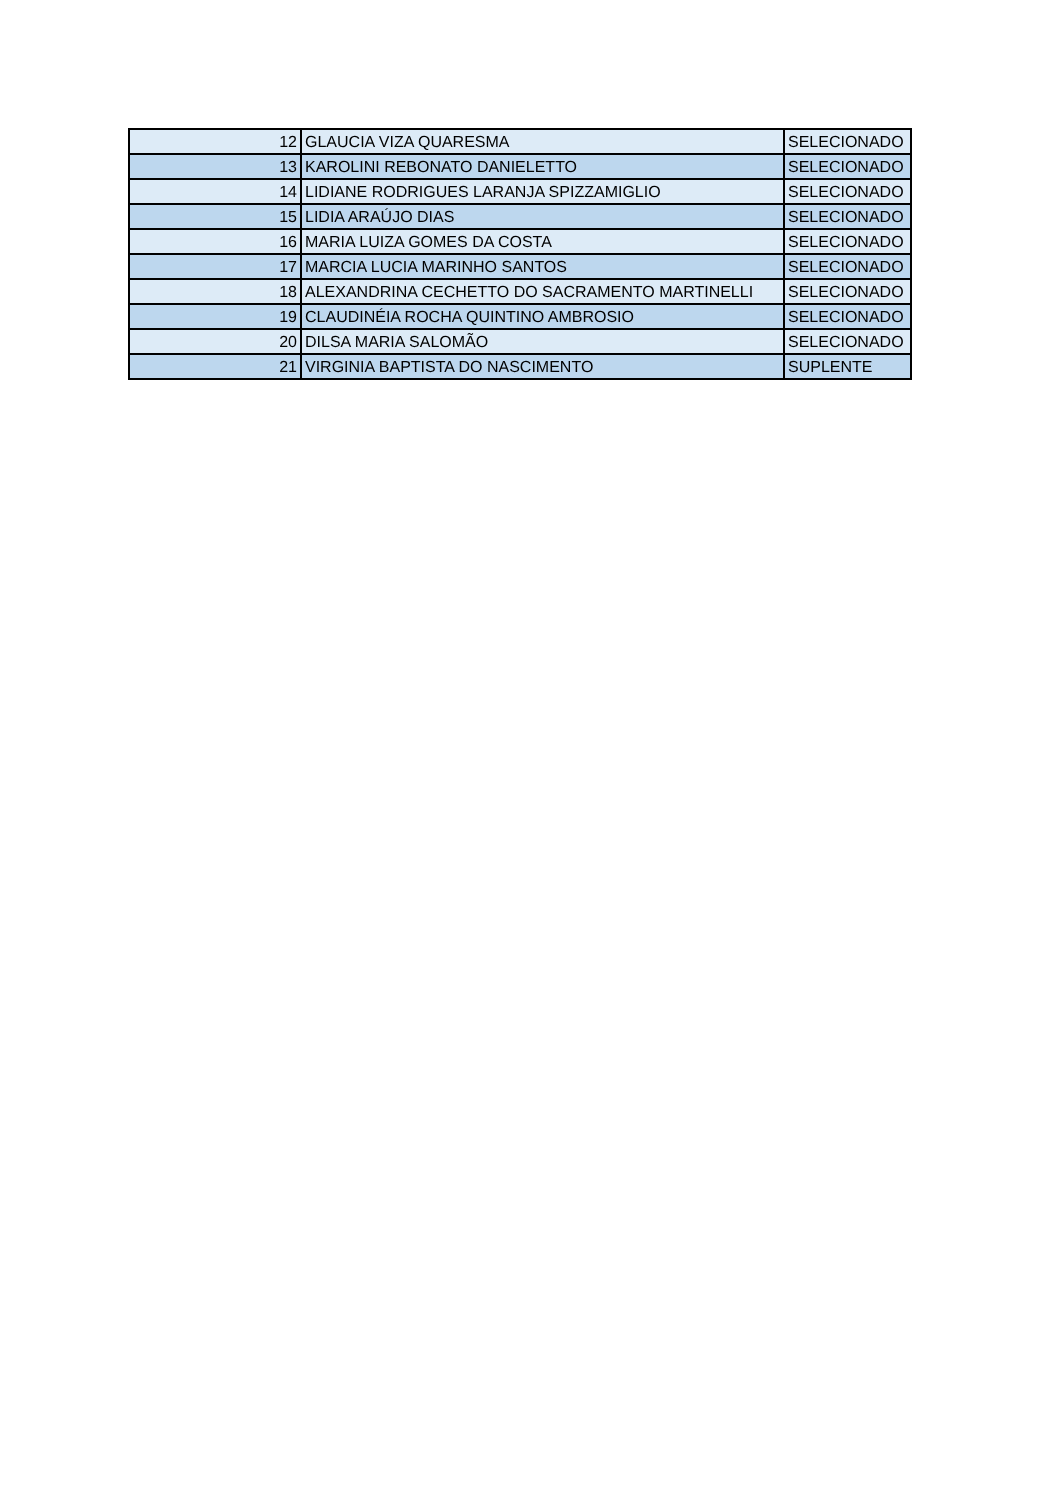| 12 | GLAUCIA VIZA QUARESMA | SELECIONADO |
| 13 | KAROLINI REBONATO DANIELETTO | SELECIONADO |
| 14 | LIDIANE RODRIGUES LARANJA SPIZZAMIGLIO | SELECIONADO |
| 15 | LIDIA ARAÚJO DIAS | SELECIONADO |
| 16 | MARIA LUIZA GOMES DA COSTA | SELECIONADO |
| 17 | MARCIA LUCIA MARINHO SANTOS | SELECIONADO |
| 18 | ALEXANDRINA CECHETTO DO SACRAMENTO MARTINELLI | SELECIONADO |
| 19 | CLAUDINÉIA ROCHA QUINTINO AMBROSIO | SELECIONADO |
| 20 | DILSA MARIA SALOMÃO | SELECIONADO |
| 21 | VIRGINIA BAPTISTA DO NASCIMENTO | SUPLENTE |